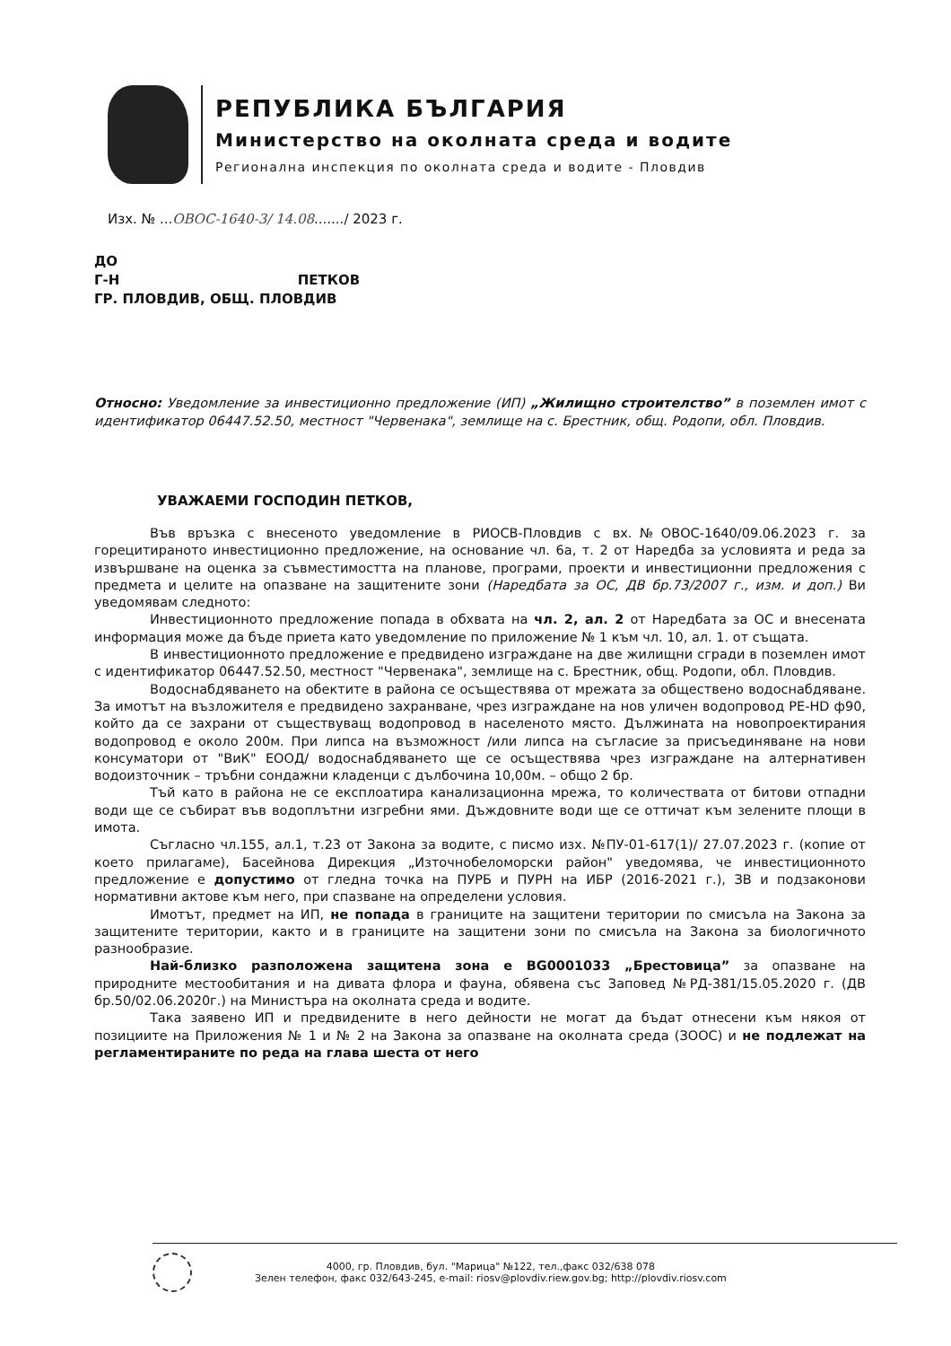РЕПУБЛИКА БЪЛГАРИЯ
Министерство на околната среда и водите
Регионална инспекция по околната среда и водите - Пловдив
Изх. № ...ОВОС-1640-3/ 14.08......./ 2023 г.
ДО
Г-Н ПЕТКОВ
ГР. ПЛОВДИВ, ОБЩ. ПЛОВДИВ
Относно: Уведомление за инвестиционно предложение (ИП) „Жилищно строителство” в поземлен имот с идентификатор 06447.52.50, местност "Червенака", землище на с. Брестник, общ. Родопи, обл. Пловдив.
УВАЖАЕМИ ГОСПОДИН ПЕТКОВ,
Във връзка с внесеното уведомление в РИОСВ-Пловдив с вх.№ОВОС-1640/09.06.2023 г. за горецитираното инвестиционно предложение, на основание чл. 6а, т. 2 от Наредба за условията и реда за извършване на оценка за съвместимостта на планове, програми, проекти и инвестиционни предложения с предмета и целите на опазване на защитените зони (Наредбата за ОС, ДВ бр.73/2007 г., изм. и доп.) Ви уведомявам следното:
Инвестиционното предложение попада в обхвата на чл. 2, ал. 2 от Наредбата за ОС и внесената информация може да бъде приета като уведомление по приложение № 1 към чл. 10, ал. 1. от същата.
В инвестиционното предложение е предвидено изграждане на две жилищни сгради в поземлен имот с идентификатор 06447.52.50, местност "Червенака", землище на с. Брестник, общ. Родопи, обл. Пловдив.
Водоснабдяването на обектите в района се осъществява от мрежата за обществено водоснабдяване. За имотът на възложителя е предвидено захранване, чрез изграждане на нов уличен водопровод PE-HD ф90, който да се захрани от съществуващ водопровод в населеното място. Дължината на новопроектирания водопровод е около 200м. При липса на възможност /или липса на съгласие за присъединяване на нови консуматори от "ВиК" ЕООД/ водоснабдяването ще се осъществява чрез изграждане на алтернативен водоизточник – тръбни сондажни кладенци с дълбочина 10,00м. – общо 2 бр.
Тъй като в района не се експлоатира канализационна мрежа, то количествата от битови отпадни води ще се събират във водоплътни изгребни ями. Дъждовните води ще се оттичат към зелените площи в имота.
Съгласно чл.155, ал.1, т.23 от Закона за водите, с писмо изх. №ПУ-01-617(1)/ 27.07.2023 г. (копие от което прилагаме), Басейнова Дирекция „Източнобеломорски район" уведомява, че инвестиционното предложение е допустимо от гледна точка на ПУРБ и ПУРН на ИБР (2016-2021 г.), ЗВ и подзаконови нормативни актове към него, при спазване на определени условия.
Имотът, предмет на ИП, не попада в границите на защитени територии по смисъла на Закона за защитените територии, както и в границите на защитени зони по смисъла на Закона за биологичното разнообразие.
Най-близко разположена защитена зона е BG0001033 „Брестовица” за опазване на природните местообитания и на дивата флора и фауна, обявена със Заповед №РД-381/15.05.2020 г. (ДВ бр.50/02.06.2020г.) на Министъра на околната среда и водите.
Така заявено ИП и предвидените в него дейности не могат да бъдат отнесени към някоя от позициите на Приложения № 1 и № 2 на Закона за опазване на околната среда (ЗООС) и не подлежат на регламентираните по реда на глава шеста от него
4000, гр. Пловдив, бул. "Марица" №122, тел.,факс 032/638 078
Зелен телефон, факс 032/643-245, e-mail: riosv@plovdiv.riew.gov.bg; http://plovdiv.riosv.com